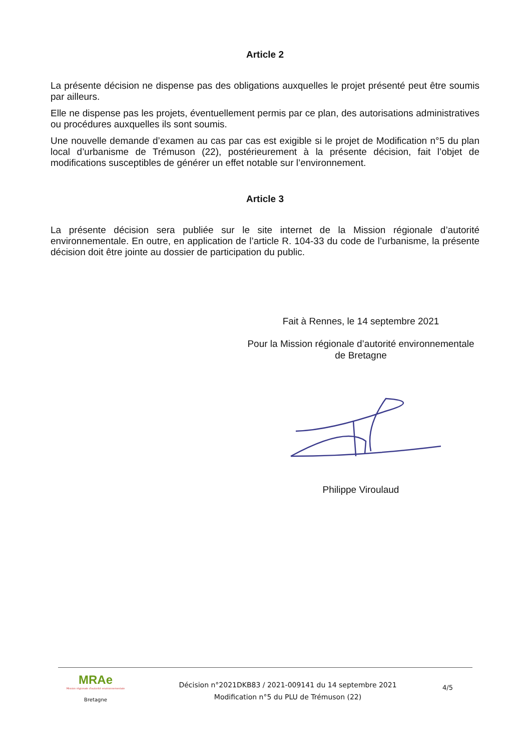Article 2
La présente décision ne dispense pas des obligations auxquelles le projet présenté peut être soumis par ailleurs.
Elle ne dispense pas les projets, éventuellement permis par ce plan, des autorisations administratives ou procédures auxquelles ils sont soumis.
Une nouvelle demande d’examen au cas par cas est exigible si le projet de Modification n°5 du plan local d’urbanisme de Trémuson (22), postérieurement à la présente décision, fait l’objet de modifications susceptibles de générer un effet notable sur l’environnement.
Article 3
La présente décision sera publiée sur le site internet de la Mission régionale d’autorité environnementale. En outre, en application de l’article R. 104-33 du code de l’urbanisme, la présente décision doit être jointe au dossier de participation du public.
Fait à Rennes, le 14 septembre 2021
Pour la Mission régionale d’autorité environnementale
de Bretagne
Philippe Viroulaud
MRAe
Mission régionale d'autorité environnementale
Bretagne
Décision n°2021DKB83 / 2021-009141 du 14 septembre 2021
Modification n°5 du PLU de Trémuson (22)
4/5